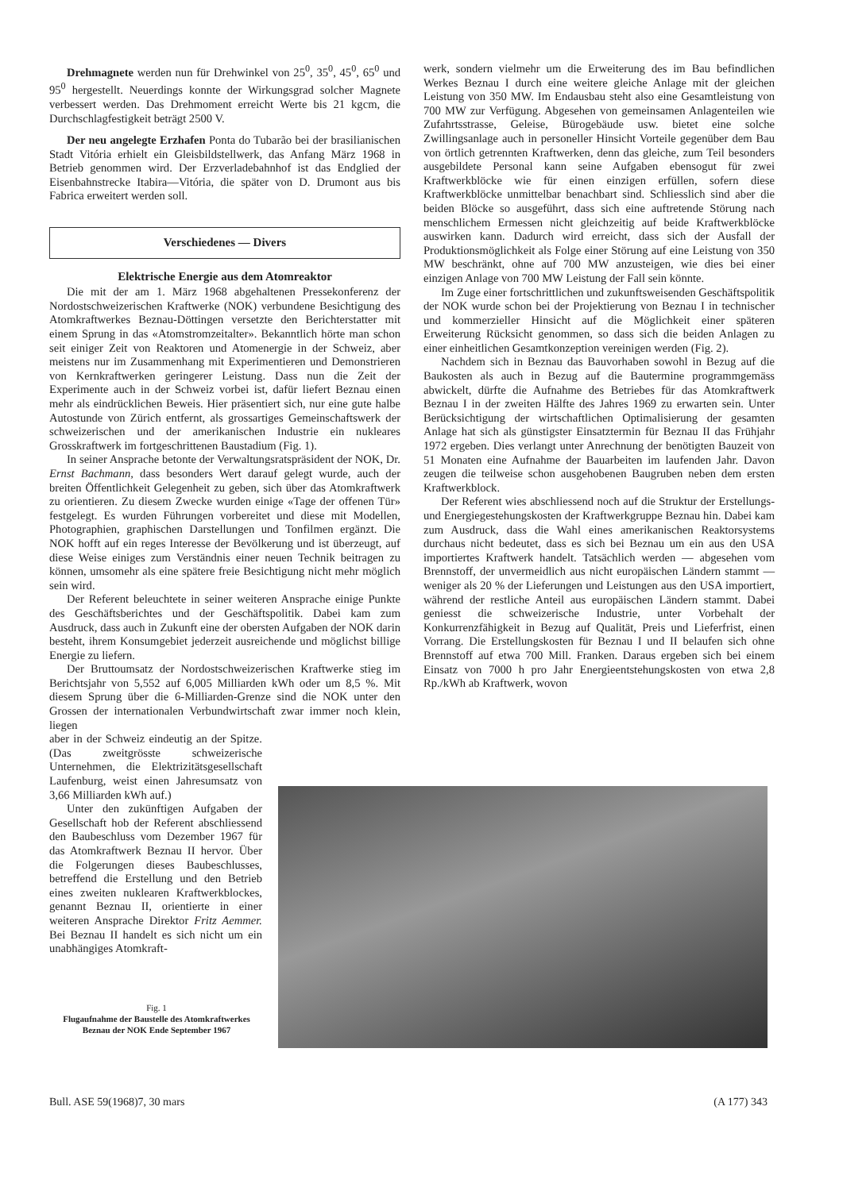Drehmagnete werden nun für Drehwinkel von 25<sup>0</sup>, 35<sup>0</sup>, 45<sup>0</sup>, 65<sup>0</sup> und 95<sup>0</sup> hergestellt. Neuerdings konnte der Wirkungsgrad solcher Magnete verbessert werden. Das Drehmoment erreicht Werte bis 21 kgcm, die Durchschlagfestigkeit beträgt 2500 V.
Der neu angelegte Erzhafen Ponta do Tubarão bei der brasilianischen Stadt Vitória erhielt ein Gleisbildstellwerk, das Anfang März 1968 in Betrieb genommen wird. Der Erzverladebahnhof ist das Endglied der Eisenbahnstrecke Itabira—Vitória, die später von D. Drumont aus bis Fabrica erweitert werden soll.
Verschiedenes — Divers
Elektrische Energie aus dem Atomreaktor
Die mit der am 1. März 1968 abgehaltenen Pressekonferenz der Nordostschweizerischen Kraftwerke (NOK) verbundene Besichtigung des Atomkraftwerkes Beznau-Döttingen versetzte den Berichterstatter mit einem Sprung in das «Atomstromzeitalter». Bekanntlich hörte man schon seit einiger Zeit von Reaktoren und Atomenergie in der Schweiz, aber meistens nur im Zusammenhang mit Experimentieren und Demonstrieren von Kernkraftwerken geringerer Leistung. Dass nun die Zeit der Experimente auch in der Schweiz vorbei ist, dafür liefert Beznau einen mehr als eindrücklichen Beweis. Hier präsentiert sich, nur eine gute halbe Autostunde von Zürich entfernt, als grossartiges Gemeinschaftswerk der schweizerischen und der amerikanischen Industrie ein nukleares Grosskraftwerk im fortgeschrittenen Baustadium (Fig. 1).
In seiner Ansprache betonte der Verwaltungsratspräsident der NOK, Dr. Ernst Bachmann, dass besonders Wert darauf gelegt wurde, auch der breiten Öffentlichkeit Gelegenheit zu geben, sich über das Atomkraftwerk zu orientieren. Zu diesem Zwecke wurden einige «Tage der offenen Tür» festgelegt. Es wurden Führungen vorbereitet und diese mit Modellen, Photographien, graphischen Darstellungen und Tonfilmen ergänzt. Die NOK hofft auf ein reges Interesse der Bevölkerung und ist überzeugt, auf diese Weise einiges zum Verständnis einer neuen Technik beitragen zu können, umsomehr als eine spätere freie Besichtigung nicht mehr möglich sein wird.
Der Referent beleuchtete in seiner weiteren Ansprache einige Punkte des Geschäftsberichtes und der Geschäftspolitik. Dabei kam zum Ausdruck, dass auch in Zukunft eine der obersten Aufgaben der NOK darin besteht, ihrem Konsumgebiet jederzeit ausreichende und möglichst billige Energie zu liefern.
Der Bruttoumsatz der Nordostschweizerischen Kraftwerke stieg im Berichtsjahr von 5,552 auf 6,005 Milliarden kWh oder um 8,5 %. Mit diesem Sprung über die 6-Milliarden-Grenze sind die NOK unter den Grossen der internationalen Verbundwirtschaft zwar immer noch klein, liegen
aber in der Schweiz eindeutig an der Spitze. (Das zweitgrösste schweizerische Unternehmen, die Elektrizitätsgesellschaft Laufenburg, weist einen Jahresumsatz von 3,66 Milliarden kWh auf.)
Unter den zukünftigen Aufgaben der Gesellschaft hob der Referent abschliessend den Baubeschluss vom Dezember 1967 für das Atomkraftwerk Beznau II hervor. Über die Folgerungen dieses Baubeschlusses, betreffend die Erstellung und den Betrieb eines zweiten nuklearen Kraftwerkblockes, genannt Beznau II, orientierte in einer weiteren Ansprache Direktor Fritz Aemmer. Bei Beznau II handelt es sich nicht um ein unabhängiges Atomkraft-
werk, sondern vielmehr um die Erweiterung des im Bau befindlichen Werkes Beznau I durch eine weitere gleiche Anlage mit der gleichen Leistung von 350 MW. Im Endausbau steht also eine Gesamtleistung von 700 MW zur Verfügung. Abgesehen von gemeinsamen Anlagenteilen wie Zufahrtsstrasse, Geleise, Bürogebäude usw. bietet eine solche Zwillingsanlage auch in personeller Hinsicht Vorteile gegenüber dem Bau von örtlich getrennten Kraftwerken, denn das gleiche, zum Teil besonders ausgebildete Personal kann seine Aufgaben ebensogut für zwei Kraftwerkblöcke wie für einen einzigen erfüllen, sofern diese Kraftwerkblöcke unmittelbar benachbart sind. Schliesslich sind aber die beiden Blöcke so ausgeführt, dass sich eine auftretende Störung nach menschlichem Ermessen nicht gleichzeitig auf beide Kraftwerkblöcke auswirken kann. Dadurch wird erreicht, dass sich der Ausfall der Produktionsmöglichkeit als Folge einer Störung auf eine Leistung von 350 MW beschränkt, ohne auf 700 MW anzusteigen, wie dies bei einer einzigen Anlage von 700 MW Leistung der Fall sein könnte.
Im Zuge einer fortschrittlichen und zukunftsweisenden Geschäftspolitik der NOK wurde schon bei der Projektierung von Beznau I in technischer und kommerzieller Hinsicht auf die Möglichkeit einer späteren Erweiterung Rücksicht genommen, so dass sich die beiden Anlagen zu einer einheitlichen Gesamtkonzeption vereinigen werden (Fig. 2).
Nachdem sich in Beznau das Bauvorhaben sowohl in Bezug auf die Baukosten als auch in Bezug auf die Bautermine programmgemäss abwickelt, dürfte die Aufnahme des Betriebes für das Atomkraftwerk Beznau I in der zweiten Hälfte des Jahres 1969 zu erwarten sein. Unter Berücksichtigung der wirtschaftlichen Optimalisierung der gesamten Anlage hat sich als günstigster Einsatztermin für Beznau II das Frühjahr 1972 ergeben. Dies verlangt unter Anrechnung der benötigten Bauzeit von 51 Monaten eine Aufnahme der Bauarbeiten im laufenden Jahr. Davon zeugen die teilweise schon ausgehobenen Baugruben neben dem ersten Kraftwerkblock.
Der Referent wies abschliessend noch auf die Struktur der Erstellungs- und Energiegestehungskosten der Kraftwerkgruppe Beznau hin. Dabei kam zum Ausdruck, dass die Wahl eines amerikanischen Reaktorsystems durchaus nicht bedeutet, dass es sich bei Beznau um ein aus den USA importiertes Kraftwerk handelt. Tatsächlich werden — abgesehen vom Brennstoff, der unvermeidlich aus nicht europäischen Ländern stammt — weniger als 20 % der Lieferungen und Leistungen aus den USA importiert, während der restliche Anteil aus europäischen Ländern stammt. Dabei geniesst die schweizerische Industrie, unter Vorbehalt der Konkurrenzfähigkeit in Bezug auf Qualität, Preis und Lieferfrist, einen Vorrang. Die Erstellungskosten für Beznau I und II belaufen sich ohne Brennstoff auf etwa 700 Mill. Franken. Daraus ergeben sich bei einem Einsatz von 7000 h pro Jahr Energieentstehungskosten von etwa 2,8 Rp./kWh ab Kraftwerk, wovon
Fig. 1
Flugaufnahme der Baustelle des Atomkraftwerkes Beznau der NOK Ende September 1967
Bull. ASE 59(1968)7, 30 mars (A 177) 343